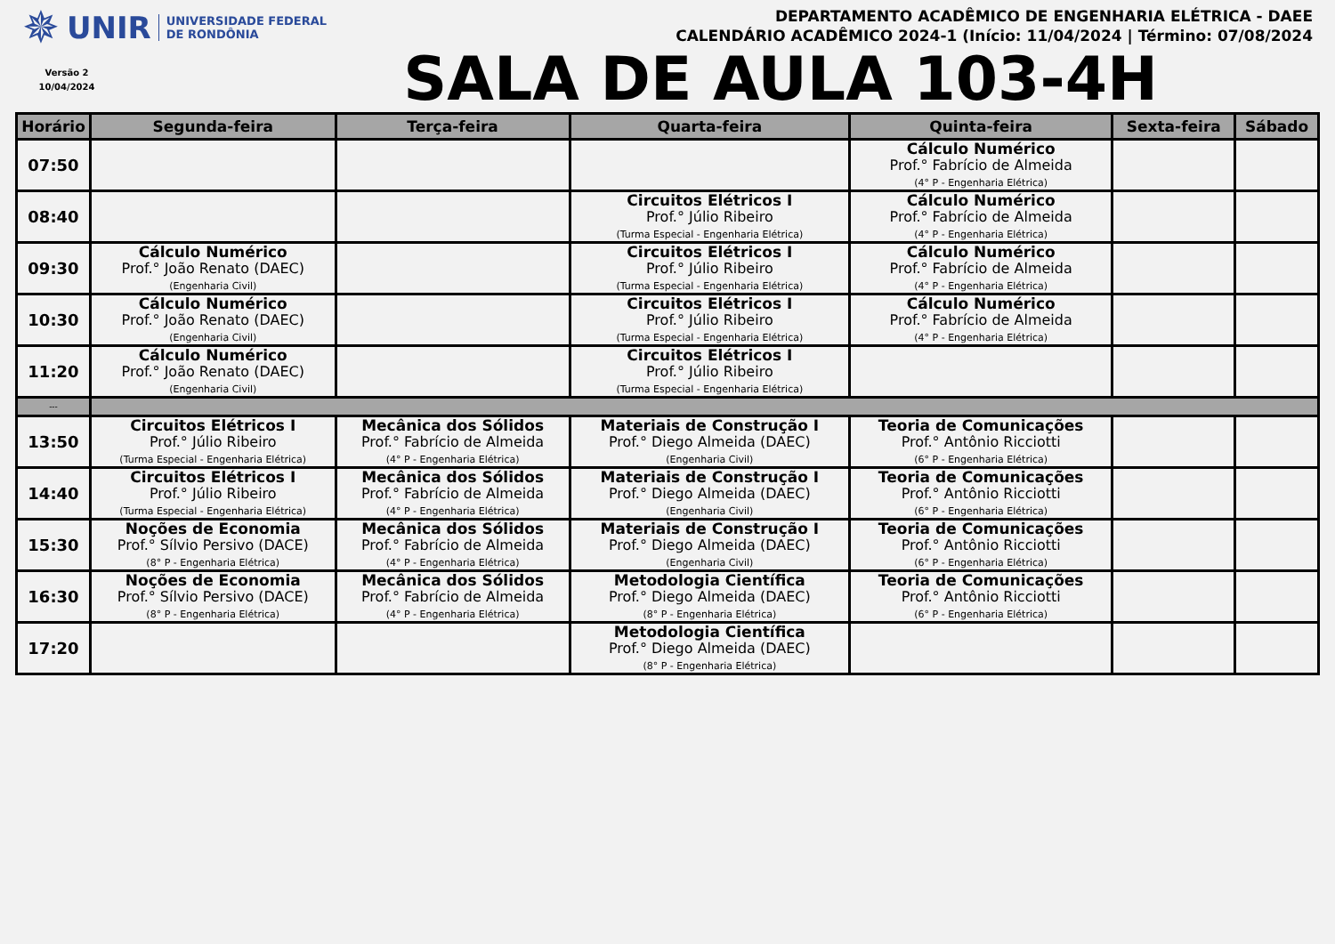✵ UNIR UNIVERSIDADE FEDERAL
DE RONDÔNIA
Versão 2
10/04/2024
DEPARTAMENTO ACADÊMICO DE ENGENHARIA ELÉTRICA - DAEE
CALENDÁRIO ACADÊMICO 2024-1 (Início: 11/04/2024 | Término: 07/08/2024
SALA DE AULA 103-4H
| Horário | Segunda-feira | Terça-feira | Quarta-feira | Quinta-feira | Sexta-feira | Sábado |
| --- | --- | --- | --- | --- | --- | --- |
| 07:50 | | | | Cálculo Numérico Prof.° Fabrício de Almeida (4° P - Engenharia Elétrica) | | |
| 08:40 | | | Circuitos Elétricos I Prof.° Júlio Ribeiro (Turma Especial - Engenharia Elétrica) | Cálculo Numérico Prof.° Fabrício de Almeida (4° P - Engenharia Elétrica) | | |
| 09:30 | Cálculo Numérico Prof.° João Renato (DAEC) (Engenharia Civil) | | Circuitos Elétricos I Prof.° Júlio Ribeiro (Turma Especial - Engenharia Elétrica) | Cálculo Numérico Prof.° Fabrício de Almeida (4° P - Engenharia Elétrica) | | |
| 10:30 | Cálculo Numérico Prof.° João Renato (DAEC) (Engenharia Civil) | | Circuitos Elétricos I Prof.° Júlio Ribeiro (Turma Especial - Engenharia Elétrica) | Cálculo Numérico Prof.° Fabrício de Almeida (4° P - Engenharia Elétrica) | | |
| 11:20 | Cálculo Numérico Prof.° João Renato (DAEC) (Engenharia Civil) | | Circuitos Elétricos I Prof.° Júlio Ribeiro (Turma Especial - Engenharia Elétrica) | | | |
| --- | | | | | | |
| 13:50 | Circuitos Elétricos I Prof.° Júlio Ribeiro (Turma Especial - Engenharia Elétrica) | Mecânica dos Sólidos Prof.° Fabrício de Almeida (4° P - Engenharia Elétrica) | Materiais de Construção I Prof.° Diego Almeida (DAEC) (Engenharia Civil) | Teoria de Comunicações Prof.° Antônio Ricciotti (6° P - Engenharia Elétrica) | | |
| 14:40 | Circuitos Elétricos I Prof.° Júlio Ribeiro (Turma Especial - Engenharia Elétrica) | Mecânica dos Sólidos Prof.° Fabrício de Almeida (4° P - Engenharia Elétrica) | Materiais de Construção I Prof.° Diego Almeida (DAEC) (Engenharia Civil) | Teoria de Comunicações Prof.° Antônio Ricciotti (6° P - Engenharia Elétrica) | | |
| 15:30 | Noções de Economia Prof.° Sílvio Persivo (DACE) (8° P - Engenharia Elétrica) | Mecânica dos Sólidos Prof.° Fabrício de Almeida (4° P - Engenharia Elétrica) | Materiais de Construção I Prof.° Diego Almeida (DAEC) (Engenharia Civil) | Teoria de Comunicações Prof.° Antônio Ricciotti (6° P - Engenharia Elétrica) | | |
| 16:30 | Noções de Economia Prof.° Sílvio Persivo (DACE) (8° P - Engenharia Elétrica) | Mecânica dos Sólidos Prof.° Fabrício de Almeida (4° P - Engenharia Elétrica) | Metodologia Científica Prof.° Diego Almeida (DAEC) (8° P - Engenharia Elétrica) | Teoria de Comunicações Prof.° Antônio Ricciotti (6° P - Engenharia Elétrica) | | |
| 17:20 | | | Metodologia Científica Prof.° Diego Almeida (DAEC) (8° P - Engenharia Elétrica) | | | |